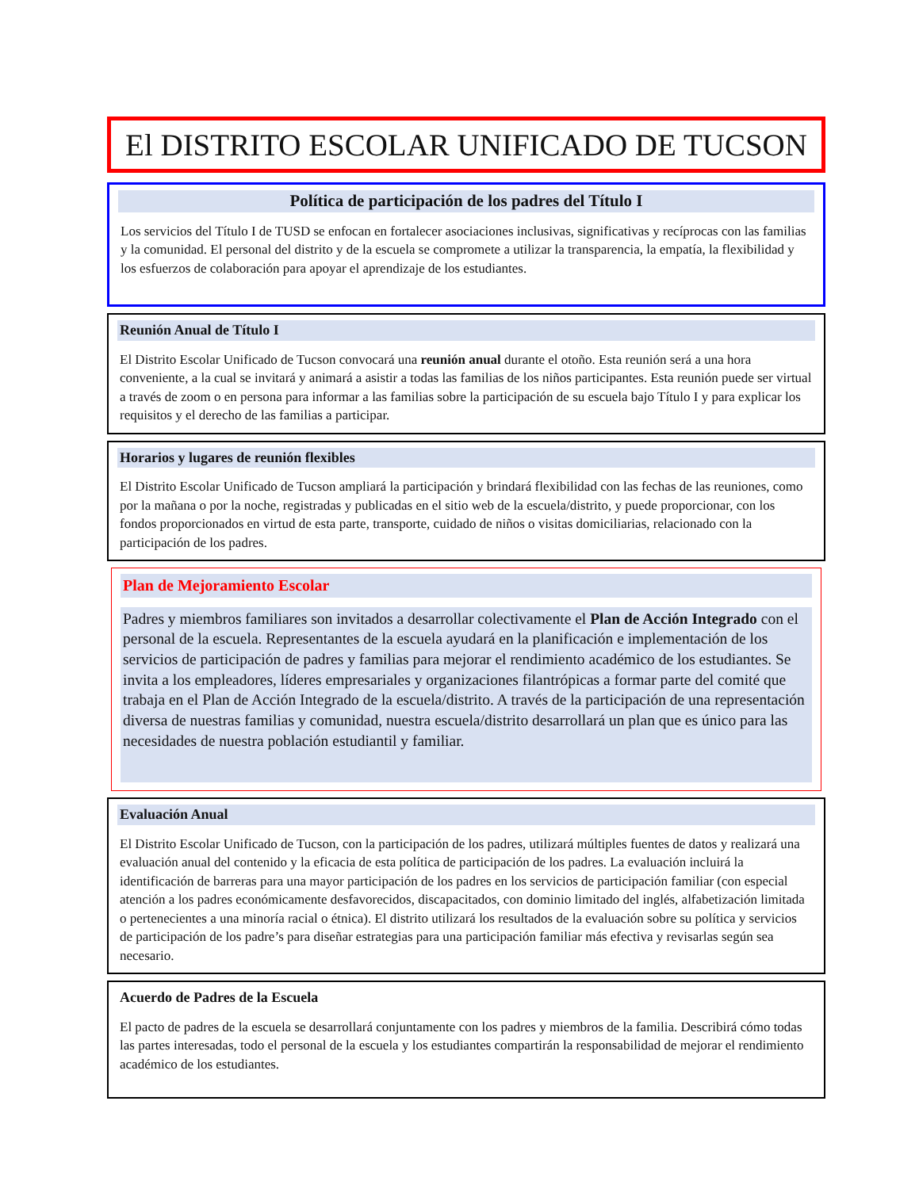El DISTRITO ESCOLAR UNIFICADO DE TUCSON
Política de participación de los padres del Título I
Los servicios del Título I de TUSD se enfocan en fortalecer asociaciones inclusivas, significativas y recíprocas con las familias y la comunidad. El personal del distrito y de la escuela se compromete a utilizar la transparencia, la empatía, la flexibilidad y los esfuerzos de colaboración para apoyar el aprendizaje de los estudiantes.
Reunión Anual de Título I
El Distrito Escolar Unificado de Tucson convocará una reunión anual durante el otoño. Esta reunión será a una hora conveniente, a la cual se invitará y animará a asistir a todas las familias de los niños participantes. Esta reunión puede ser virtual a través de zoom o en persona para informar a las familias sobre la participación de su escuela bajo Título I y para explicar los requisitos y el derecho de las familias a participar.
Horarios y lugares de reunión flexibles
El Distrito Escolar Unificado de Tucson ampliará la participación y brindará flexibilidad con las fechas de las reuniones, como por la mañana o por la noche, registradas y publicadas en el sitio web de la escuela/distrito, y puede proporcionar, con los fondos proporcionados en virtud de esta parte, transporte, cuidado de niños o visitas domiciliarias, relacionado con la participación de los padres.
Plan de Mejoramiento Escolar
Padres y miembros familiares son invitados a desarrollar colectivamente el Plan de Acción Integrado con el personal de la escuela. Representantes de la escuela ayudará en la planificación e implementación de los servicios de participación de padres y familias para mejorar el rendimiento académico de los estudiantes. Se invita a los empleadores, líderes empresariales y organizaciones filantrópicas a formar parte del comité que trabaja en el Plan de Acción Integrado de la escuela/distrito. A través de la participación de una representación diversa de nuestras familias y comunidad, nuestra escuela/distrito desarrollará un plan que es único para las necesidades de nuestra población estudiantil y familiar.
Evaluación Anual
El Distrito Escolar Unificado de Tucson, con la participación de los padres, utilizará múltiples fuentes de datos y realizará una evaluación anual del contenido y la eficacia de esta política de participación de los padres. La evaluación incluirá la identificación de barreras para una mayor participación de los padres en los servicios de participación familiar (con especial atención a los padres económicamente desfavorecidos, discapacitados, con dominio limitado del inglés, alfabetización limitada o pertenecientes a una minoría racial o étnica). El distrito utilizará los resultados de la evaluación sobre su política y servicios de participación de los padre’s para diseñar estrategias para una participación familiar más efectiva y revisarlas según sea necesario.
Acuerdo de Padres de la Escuela
El pacto de padres de la escuela se desarrollará conjuntamente con los padres y miembros de la familia. Describirá cómo todas las partes interesadas, todo el personal de la escuela y los estudiantes compartirán la responsabilidad de mejorar el rendimiento académico de los estudiantes.